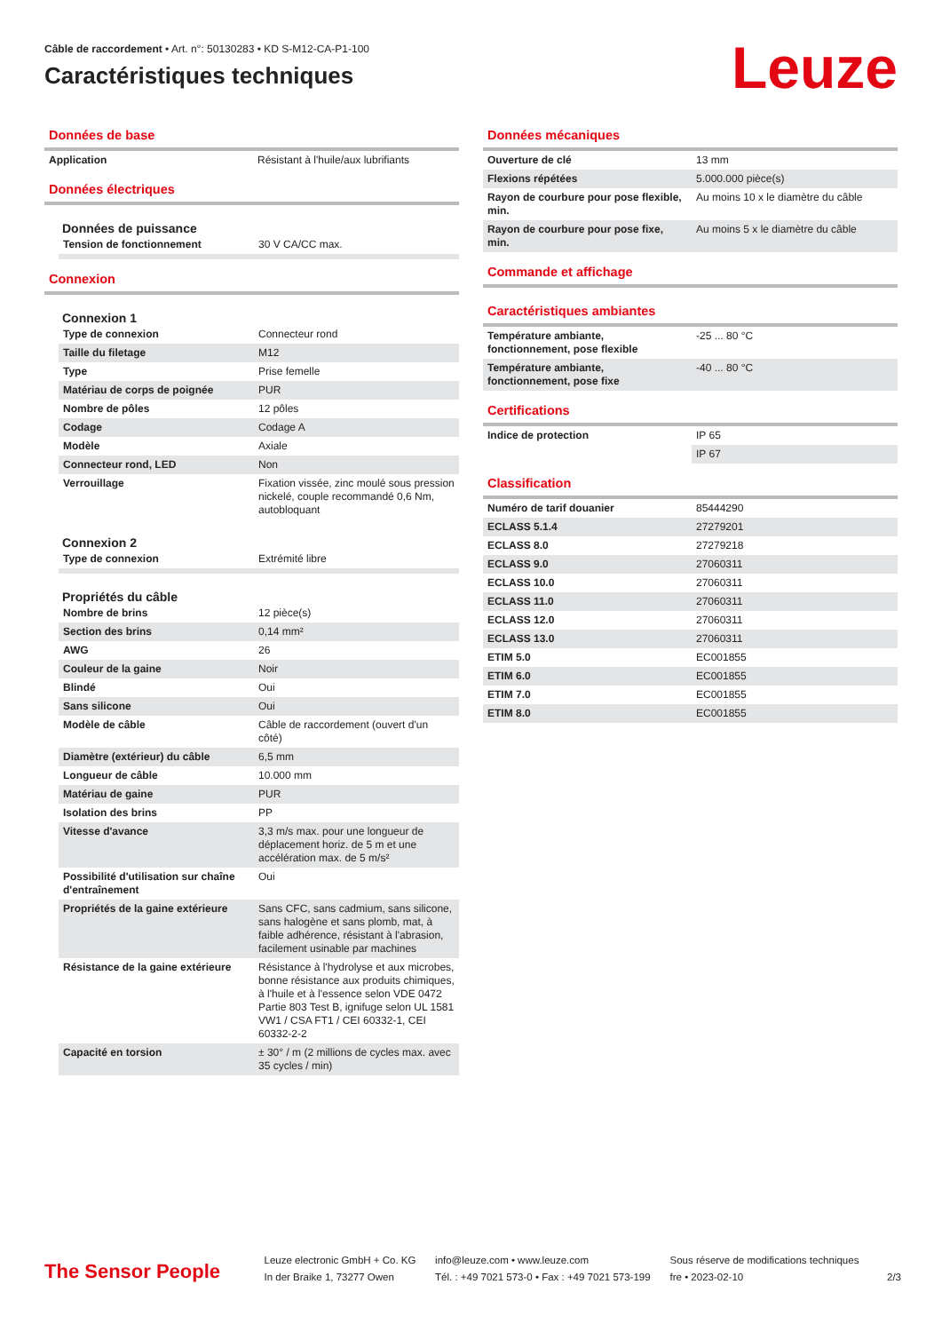Câble de raccordement • Art. n°: 50130283 • KD S-M12-CA-P1-100
Caractéristiques techniques
Leuze
Données de base
| Application | Résistant à l'huile/aux lubrifiants |
Données électriques
Données de puissance
| Tension de fonctionnement | 30 V CA/CC max. |
Connexion
Connexion 1
| Type de connexion | Connecteur rond |
| Taille du filetage | M12 |
| Type | Prise femelle |
| Matériau de corps de poignée | PUR |
| Nombre de pôles | 12 pôles |
| Codage | Codage A |
| Modèle | Axiale |
| Connecteur rond, LED | Non |
| Verrouillage | Fixation vissée, zinc moulé sous pression nickelé, couple recommandé 0,6 Nm, autobloquant |
Connexion 2
| Type de connexion | Extrémité libre |
Propriétés du câble
| Nombre de brins | 12 pièce(s) |
| Section des brins | 0,14 mm² |
| AWG | 26 |
| Couleur de la gaine | Noir |
| Blindé | Oui |
| Sans silicone | Oui |
| Modèle de câble | Câble de raccordement (ouvert d'un côté) |
| Diamètre (extérieur) du câble | 6,5 mm |
| Longueur de câble | 10.000 mm |
| Matériau de gaine | PUR |
| Isolation des brins | PP |
| Vitesse d'avance | 3,3 m/s max. pour une longueur de déplacement horiz. de 5 m et une accélération max. de 5 m/s² |
| Possibilité d'utilisation sur chaîne d'entraînement | Oui |
| Propriétés de la gaine extérieure | Sans CFC, sans cadmium, sans silicone, sans halogène et sans plomb, mat, à faible adhérence, résistant à l'abrasion, facilement usinable par machines |
| Résistance de la gaine extérieure | Résistance à l'hydrolyse et aux microbes, bonne résistance aux produits chimiques, à l'huile et à l'essence selon VDE 0472 Partie 803 Test B, ignifuge selon UL 1581 VW1 / CSA FT1 / CEI 60332-1, CEI 60332-2-2 |
| Capacité en torsion | ± 30° / m (2 millions de cycles max. avec 35 cycles / min) |
Données mécaniques
| Ouverture de clé | 13 mm |
| Flexions répétées | 5.000.000 pièce(s) |
| Rayon de courbure pour pose flexible, min. | Au moins 10 x le diamètre du câble |
| Rayon de courbure pour pose fixe, min. | Au moins 5 x le diamètre du câble |
Commande et affichage
Caractéristiques ambiantes
| Température ambiante, fonctionnement, pose flexible | -25 ... 80 °C |
| Température ambiante, fonctionnement, pose fixe | -40 ... 80 °C |
Certifications
| Indice de protection | IP 65 |
| | IP 67 |
Classification
| Numéro de tarif douanier | 85444290 |
| ECLASS 5.1.4 | 27279201 |
| ECLASS 8.0 | 27279218 |
| ECLASS 9.0 | 27060311 |
| ECLASS 10.0 | 27060311 |
| ECLASS 11.0 | 27060311 |
| ECLASS 12.0 | 27060311 |
| ECLASS 13.0 | 27060311 |
| ETIM 5.0 | EC001855 |
| ETIM 6.0 | EC001855 |
| ETIM 7.0 | EC001855 |
| ETIM 8.0 | EC001855 |
The Sensor People
Leuze electronic GmbH + Co. KG
In der Braike 1, 73277 Owen
info@leuze.com • www.leuze.com
Tél. : +49 7021 573-0 • Fax : +49 7021 573-199
Sous réserve de modifications techniques
fre • 2023-02-10
2/3